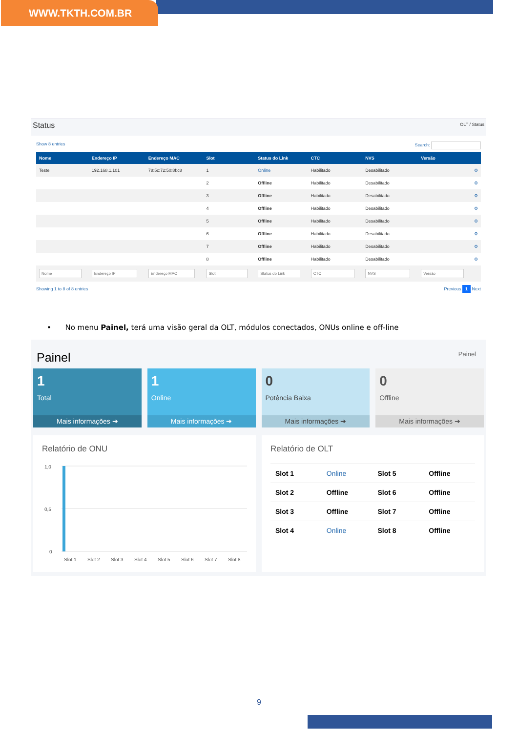WWW.TKTH.COM.BR
Status
OLT / Status
Show 8 entries Search:
| Nome | Endereço IP | Endereço MAC | Slot | Status do Link | CTC | NVS | Versão | |
| --- | --- | --- | --- | --- | --- | --- | --- | --- |
| Teste | 192.168.1.101 | 78:5c:72:50:8f:c8 | 1 | Online | Habilitado | Desabilitado | | ⚙ |
| | | | 2 | Offline | Habilitado | Desabilitado | | ⚙ |
| | | | 3 | Offline | Habilitado | Desabilitado | | ⚙ |
| | | | 4 | Offline | Habilitado | Desabilitado | | ⚙ |
| | | | 5 | Offline | Habilitado | Desabilitado | | ⚙ |
| | | | 6 | Offline | Habilitado | Desabilitado | | ⚙ |
| | | | 7 | Offline | Habilitado | Desabilitado | | ⚙ |
| | | | 8 | Offline | Habilitado | Desabilitado | | ⚙ |
Showing 1 to 8 of 8 entries Previous 1 Next
• No menu Painel, terá uma visão geral da OLT, módulos conectados, ONUs online e off-line
Painel
Painel
1
Total
Mais informações ➔
1
Online
Mais informações ➔
0
Potência Baixa
Mais informações ➔
0
Offline
Mais informações ➔
Relatório de ONU
1,0
0,5
0
Slot 1
Slot 2
Slot 3
Slot 4
Slot 5
Slot 6
Slot 7
Slot 8
Relatório de OLT
| Slot 1 | Online | Slot 5 | Offline |
| Slot 2 | Offline | Slot 6 | Offline |
| Slot 3 | Offline | Slot 7 | Offline |
| Slot 4 | Online | Slot 8 | Offline |
9